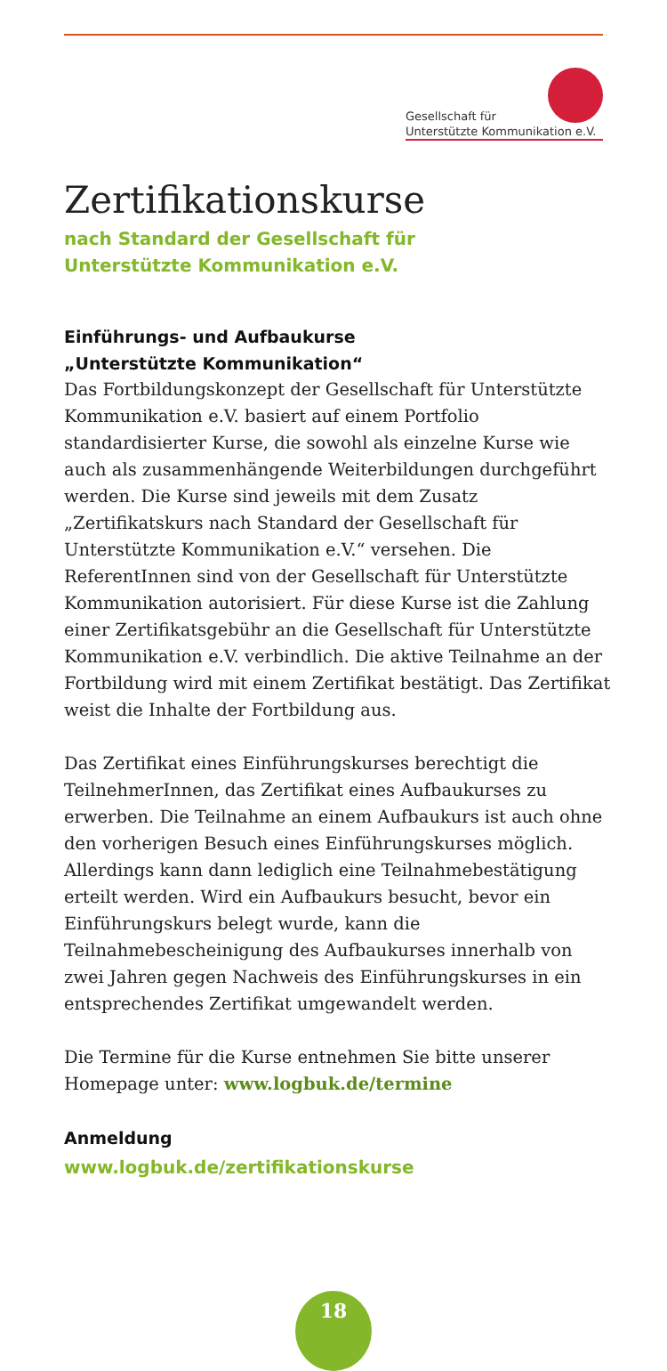Gesellschaft für
Unterstützte Kommunikation e.V.
Zertifikationskurse
nach Standard der Gesellschaft für
Unterstützte Kommunikation e.V.
Einführungs- und Aufbaukurse
„Unterstützte Kommunikation“
Das Fortbildungskonzept der Gesellschaft für Unterstützte Kommunikation e.V. basiert auf einem Portfolio standardisierter Kurse, die sowohl als einzelne Kurse wie auch als zusammenhängende Weiterbildungen durchgeführt werden. Die Kurse sind jeweils mit dem Zusatz „Zertifikatskurs nach Standard der Gesellschaft für Unterstützte Kommunikation e.V.“ versehen. Die ReferentInnen sind von der Gesellschaft für Unterstützte Kommunikation autorisiert. Für diese Kurse ist die Zahlung einer Zertifikatsgebühr an die Gesellschaft für Unterstützte Kommunikation e.V. verbindlich. Die aktive Teilnahme an der Fortbildung wird mit einem Zertifikat bestätigt. Das Zertifikat weist die Inhalte der Fortbildung aus.
Das Zertifikat eines Einführungskurses berechtigt die TeilnehmerInnen, das Zertifikat eines Aufbaukurses zu erwerben. Die Teilnahme an einem Aufbaukurs ist auch ohne den vorherigen Besuch eines Einführungskurses möglich. Allerdings kann dann lediglich eine Teilnahmebestätigung erteilt werden. Wird ein Aufbaukurs besucht, bevor ein Einführungskurs belegt wurde, kann die Teilnahmebescheinigung des Aufbaukurses innerhalb von zwei Jahren gegen Nachweis des Einführungskurses in ein entsprechendes Zertifikat umgewandelt werden.
Die Termine für die Kurse entnehmen Sie bitte unserer Homepage unter: www.logbuk.de/termine
Anmeldung
www.logbuk.de/zertifikationskurse
18